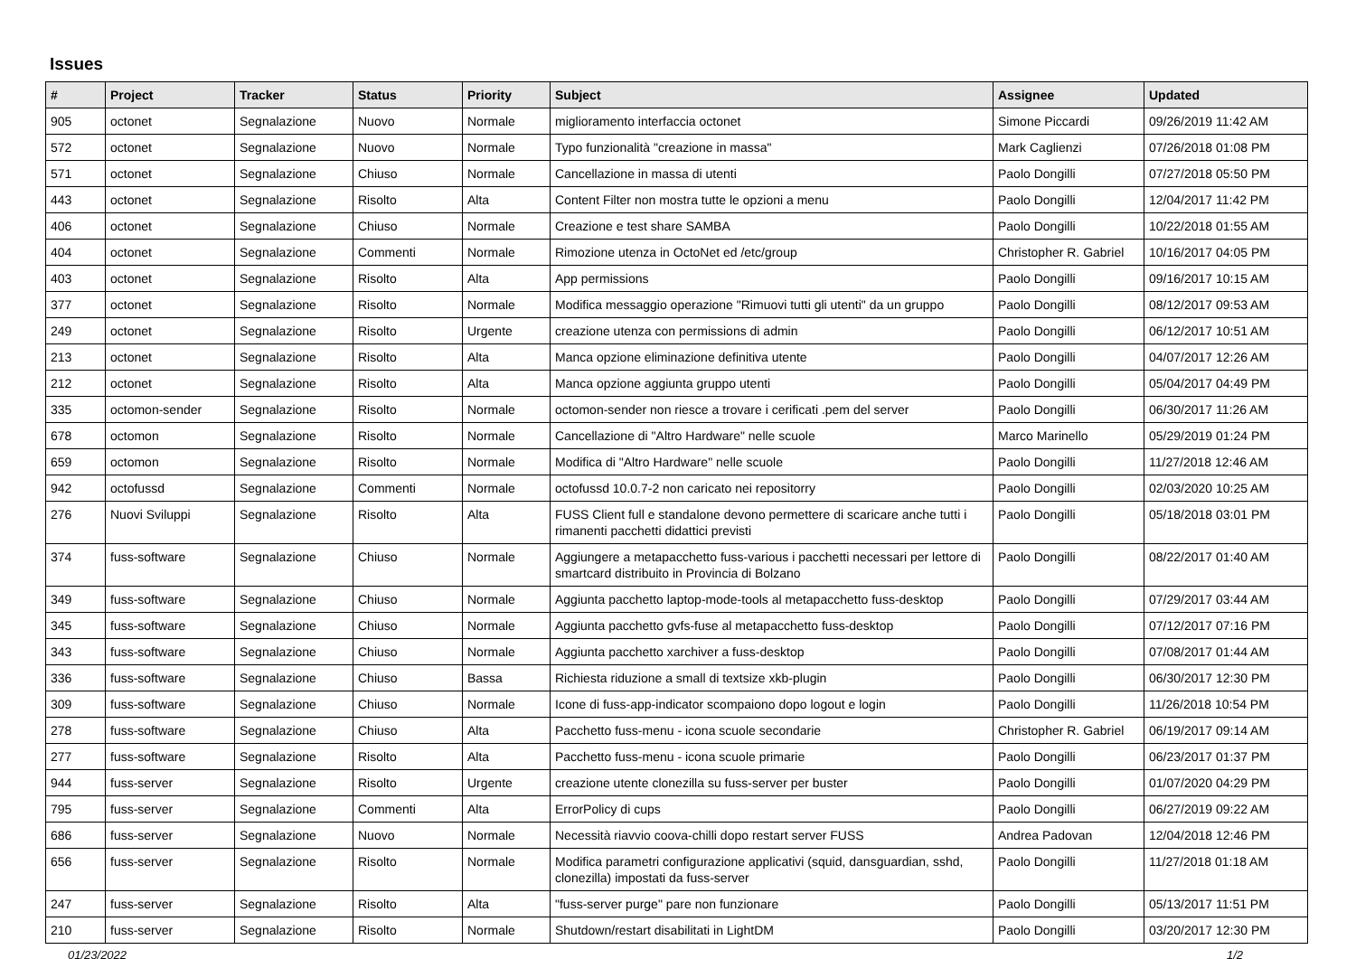Issues
| # | Project | Tracker | Status | Priority | Subject | Assignee | Updated |
| --- | --- | --- | --- | --- | --- | --- | --- |
| 905 | octonet | Segnalazione | Nuovo | Normale | miglioramento interfaccia octonet | Simone Piccardi | 09/26/2019 11:42 AM |
| 572 | octonet | Segnalazione | Nuovo | Normale | Typo funzionalità "creazione in massa" | Mark Caglienzi | 07/26/2018 01:08 PM |
| 571 | octonet | Segnalazione | Chiuso | Normale | Cancellazione in massa di utenti | Paolo Dongilli | 07/27/2018 05:50 PM |
| 443 | octonet | Segnalazione | Risolto | Alta | Content Filter non mostra tutte le opzioni a menu | Paolo Dongilli | 12/04/2017 11:42 PM |
| 406 | octonet | Segnalazione | Chiuso | Normale | Creazione e test share SAMBA | Paolo Dongilli | 10/22/2018 01:55 AM |
| 404 | octonet | Segnalazione | Commenti | Normale | Rimozione utenza in OctoNet ed /etc/group | Christopher R. Gabriel | 10/16/2017 04:05 PM |
| 403 | octonet | Segnalazione | Risolto | Alta | App permissions | Paolo Dongilli | 09/16/2017 10:15 AM |
| 377 | octonet | Segnalazione | Risolto | Normale | Modifica messaggio operazione "Rimuovi tutti gli utenti" da un gruppo | Paolo Dongilli | 08/12/2017 09:53 AM |
| 249 | octonet | Segnalazione | Risolto | Urgente | creazione utenza con permissions di admin | Paolo Dongilli | 06/12/2017 10:51 AM |
| 213 | octonet | Segnalazione | Risolto | Alta | Manca opzione eliminazione definitiva utente | Paolo Dongilli | 04/07/2017 12:26 AM |
| 212 | octonet | Segnalazione | Risolto | Alta | Manca opzione aggiunta gruppo utenti | Paolo Dongilli | 05/04/2017 04:49 PM |
| 335 | octomon-sender | Segnalazione | Risolto | Normale | octomon-sender non riesce a trovare i cerificati .pem del server | Paolo Dongilli | 06/30/2017 11:26 AM |
| 678 | octomon | Segnalazione | Risolto | Normale | Cancellazione di "Altro Hardware" nelle scuole | Marco Marinello | 05/29/2019 01:24 PM |
| 659 | octomon | Segnalazione | Risolto | Normale | Modifica di "Altro Hardware" nelle scuole | Paolo Dongilli | 11/27/2018 12:46 AM |
| 942 | octofussd | Segnalazione | Commenti | Normale | octofussd 10.0.7-2 non caricato nei repositorry | Paolo Dongilli | 02/03/2020 10:25 AM |
| 276 | Nuovi Sviluppi | Segnalazione | Risolto | Alta | FUSS Client full e standalone devono permettere di scaricare anche tutti i rimanenti pacchetti didattici previsti | Paolo Dongilli | 05/18/2018 03:01 PM |
| 374 | fuss-software | Segnalazione | Chiuso | Normale | Aggiungere a metapacchetto fuss-various i pacchetti necessari per lettore di smartcard distribuito in Provincia di Bolzano | Paolo Dongilli | 08/22/2017 01:40 AM |
| 349 | fuss-software | Segnalazione | Chiuso | Normale | Aggiunta pacchetto laptop-mode-tools al metapacchetto fuss-desktop | Paolo Dongilli | 07/29/2017 03:44 AM |
| 345 | fuss-software | Segnalazione | Chiuso | Normale | Aggiunta pacchetto gvfs-fuse al metapacchetto fuss-desktop | Paolo Dongilli | 07/12/2017 07:16 PM |
| 343 | fuss-software | Segnalazione | Chiuso | Normale | Aggiunta pacchetto xarchiver a fuss-desktop | Paolo Dongilli | 07/08/2017 01:44 AM |
| 336 | fuss-software | Segnalazione | Chiuso | Bassa | Richiesta riduzione a small di textsize xkb-plugin | Paolo Dongilli | 06/30/2017 12:30 PM |
| 309 | fuss-software | Segnalazione | Chiuso | Normale | Icone di fuss-app-indicator scompaiono dopo logout e login | Paolo Dongilli | 11/26/2018 10:54 PM |
| 278 | fuss-software | Segnalazione | Chiuso | Alta | Pacchetto fuss-menu - icona scuole secondarie | Christopher R. Gabriel | 06/19/2017 09:14 AM |
| 277 | fuss-software | Segnalazione | Risolto | Alta | Pacchetto fuss-menu - icona scuole primarie | Paolo Dongilli | 06/23/2017 01:37 PM |
| 944 | fuss-server | Segnalazione | Risolto | Urgente | creazione utente clonezilla su fuss-server per buster | Paolo Dongilli | 01/07/2020 04:29 PM |
| 795 | fuss-server | Segnalazione | Commenti | Alta | ErrorPolicy di cups | Paolo Dongilli | 06/27/2019 09:22 AM |
| 686 | fuss-server | Segnalazione | Nuovo | Normale | Necessità riavvio coova-chilli dopo restart server FUSS | Andrea Padovan | 12/04/2018 12:46 PM |
| 656 | fuss-server | Segnalazione | Risolto | Normale | Modifica parametri configurazione applicativi (squid, dansguardian, sshd, clonezilla) impostati da fuss-server | Paolo Dongilli | 11/27/2018 01:18 AM |
| 247 | fuss-server | Segnalazione | Risolto | Alta | "fuss-server purge" pare non funzionare | Paolo Dongilli | 05/13/2017 11:51 PM |
| 210 | fuss-server | Segnalazione | Risolto | Normale | Shutdown/restart disabilitati in LightDM | Paolo Dongilli | 03/20/2017 12:30 PM |
01/23/2022 1/2